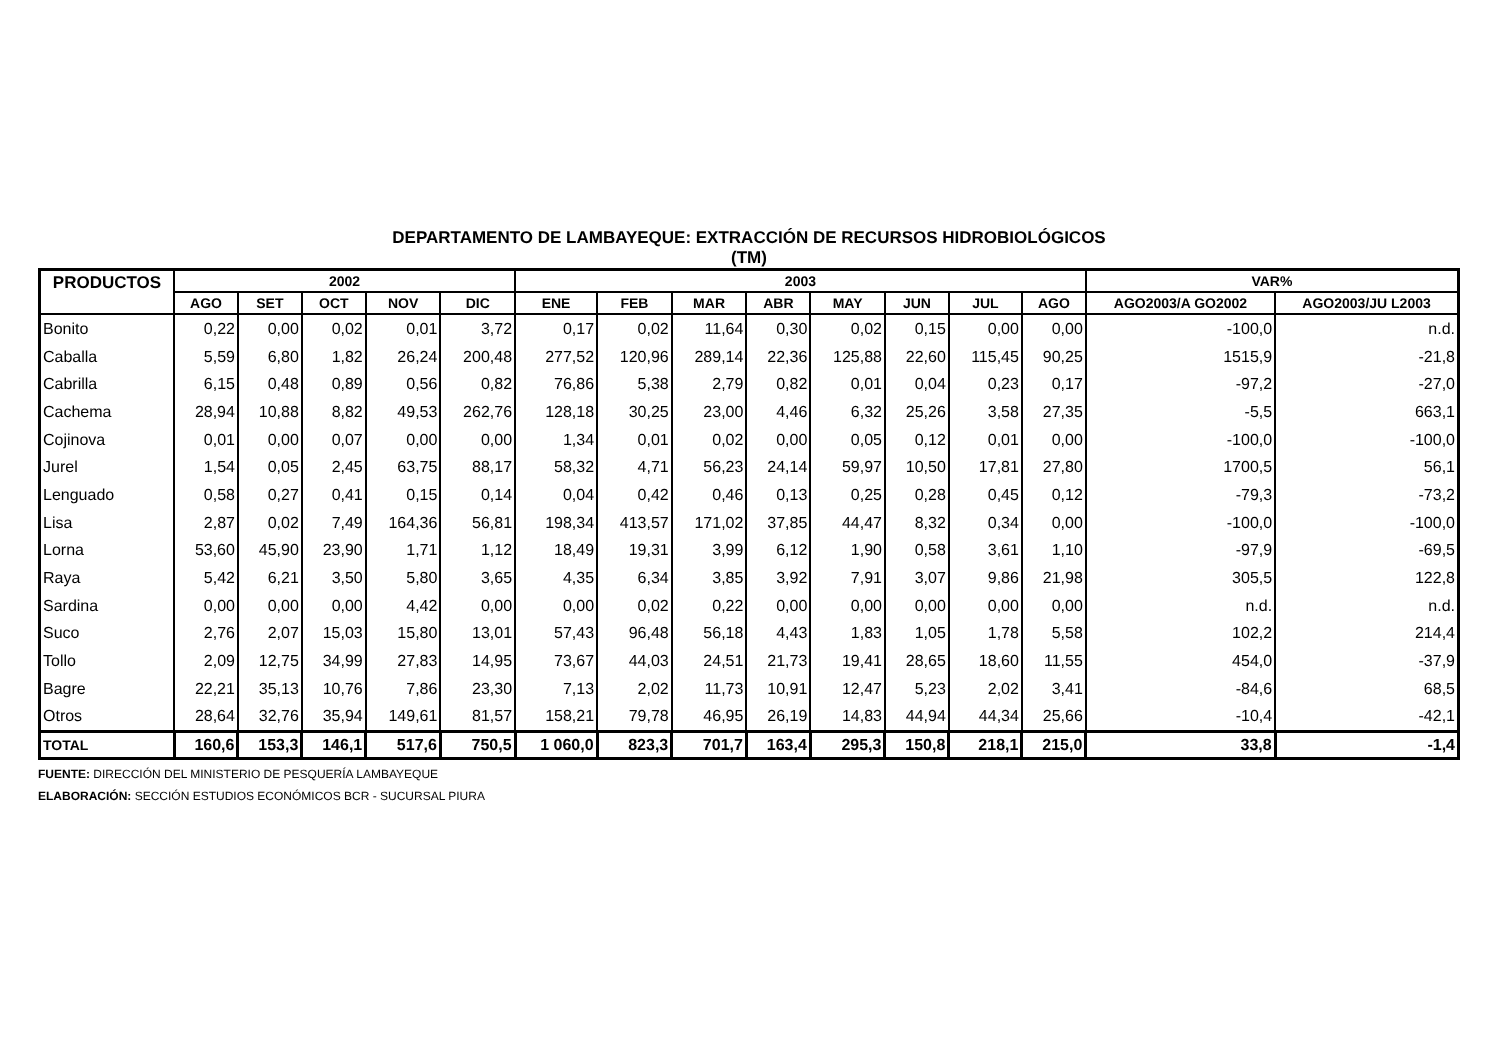DEPARTAMENTO DE LAMBAYEQUE: EXTRACCIÓN DE RECURSOS HIDROBIOLÓGICOS
(TM)
| PRODUCTOS | 2002 | | | | | 2003 | | | | | | | | VAR% | |
| --- | --- | --- | --- | --- | --- | --- | --- | --- | --- | --- | --- | --- | --- | --- | --- |
| | AGO | SET | OCT | NOV | DIC | ENE | FEB | MAR | ABR | MAY | JUN | JUL | AGO | AGO2003/A GO2002 | AGO2003/JU L2003 |
| Bonito | 0,22 | 0,00 | 0,02 | 0,01 | 3,72 | 0,17 | 0,02 | 11,64 | 0,30 | 0,02 | 0,15 | 0,00 | 0,00 | -100,0 | n.d. |
| Caballa | 5,59 | 6,80 | 1,82 | 26,24 | 200,48 | 277,52 | 120,96 | 289,14 | 22,36 | 125,88 | 22,60 | 115,45 | 90,25 | 1515,9 | -21,8 |
| Cabrilla | 6,15 | 0,48 | 0,89 | 0,56 | 0,82 | 76,86 | 5,38 | 2,79 | 0,82 | 0,01 | 0,04 | 0,23 | 0,17 | -97,2 | -27,0 |
| Cachema | 28,94 | 10,88 | 8,82 | 49,53 | 262,76 | 128,18 | 30,25 | 23,00 | 4,46 | 6,32 | 25,26 | 3,58 | 27,35 | -5,5 | 663,1 |
| Cojinova | 0,01 | 0,00 | 0,07 | 0,00 | 0,00 | 1,34 | 0,01 | 0,02 | 0,00 | 0,05 | 0,12 | 0,01 | 0,00 | -100,0 | -100,0 |
| Jurel | 1,54 | 0,05 | 2,45 | 63,75 | 88,17 | 58,32 | 4,71 | 56,23 | 24,14 | 59,97 | 10,50 | 17,81 | 27,80 | 1700,5 | 56,1 |
| Lenguado | 0,58 | 0,27 | 0,41 | 0,15 | 0,14 | 0,04 | 0,42 | 0,46 | 0,13 | 0,25 | 0,28 | 0,45 | 0,12 | -79,3 | -73,2 |
| Lisa | 2,87 | 0,02 | 7,49 | 164,36 | 56,81 | 198,34 | 413,57 | 171,02 | 37,85 | 44,47 | 8,32 | 0,34 | 0,00 | -100,0 | -100,0 |
| Lorna | 53,60 | 45,90 | 23,90 | 1,71 | 1,12 | 18,49 | 19,31 | 3,99 | 6,12 | 1,90 | 0,58 | 3,61 | 1,10 | -97,9 | -69,5 |
| Raya | 5,42 | 6,21 | 3,50 | 5,80 | 3,65 | 4,35 | 6,34 | 3,85 | 3,92 | 7,91 | 3,07 | 9,86 | 21,98 | 305,5 | 122,8 |
| Sardina | 0,00 | 0,00 | 0,00 | 4,42 | 0,00 | 0,00 | 0,02 | 0,22 | 0,00 | 0,00 | 0,00 | 0,00 | 0,00 | n.d. | n.d. |
| Suco | 2,76 | 2,07 | 15,03 | 15,80 | 13,01 | 57,43 | 96,48 | 56,18 | 4,43 | 1,83 | 1,05 | 1,78 | 5,58 | 102,2 | 214,4 |
| Tollo | 2,09 | 12,75 | 34,99 | 27,83 | 14,95 | 73,67 | 44,03 | 24,51 | 21,73 | 19,41 | 28,65 | 18,60 | 11,55 | 454,0 | -37,9 |
| Bagre | 22,21 | 35,13 | 10,76 | 7,86 | 23,30 | 7,13 | 2,02 | 11,73 | 10,91 | 12,47 | 5,23 | 2,02 | 3,41 | -84,6 | 68,5 |
| Otros | 28,64 | 32,76 | 35,94 | 149,61 | 81,57 | 158,21 | 79,78 | 46,95 | 26,19 | 14,83 | 44,94 | 44,34 | 25,66 | -10,4 | -42,1 |
| TOTAL | 160,6 | 153,3 | 146,1 | 517,6 | 750,5 | 1 060,0 | 823,3 | 701,7 | 163,4 | 295,3 | 150,8 | 218,1 | 215,0 | 33,8 | -1,4 |
FUENTE: DIRECCIÓN DEL MINISTERIO DE PESQUERÍA LAMBAYEQUE
ELABORACIÓN: SECCIÓN ESTUDIOS ECONÓMICOS BCR - SUCURSAL PIURA